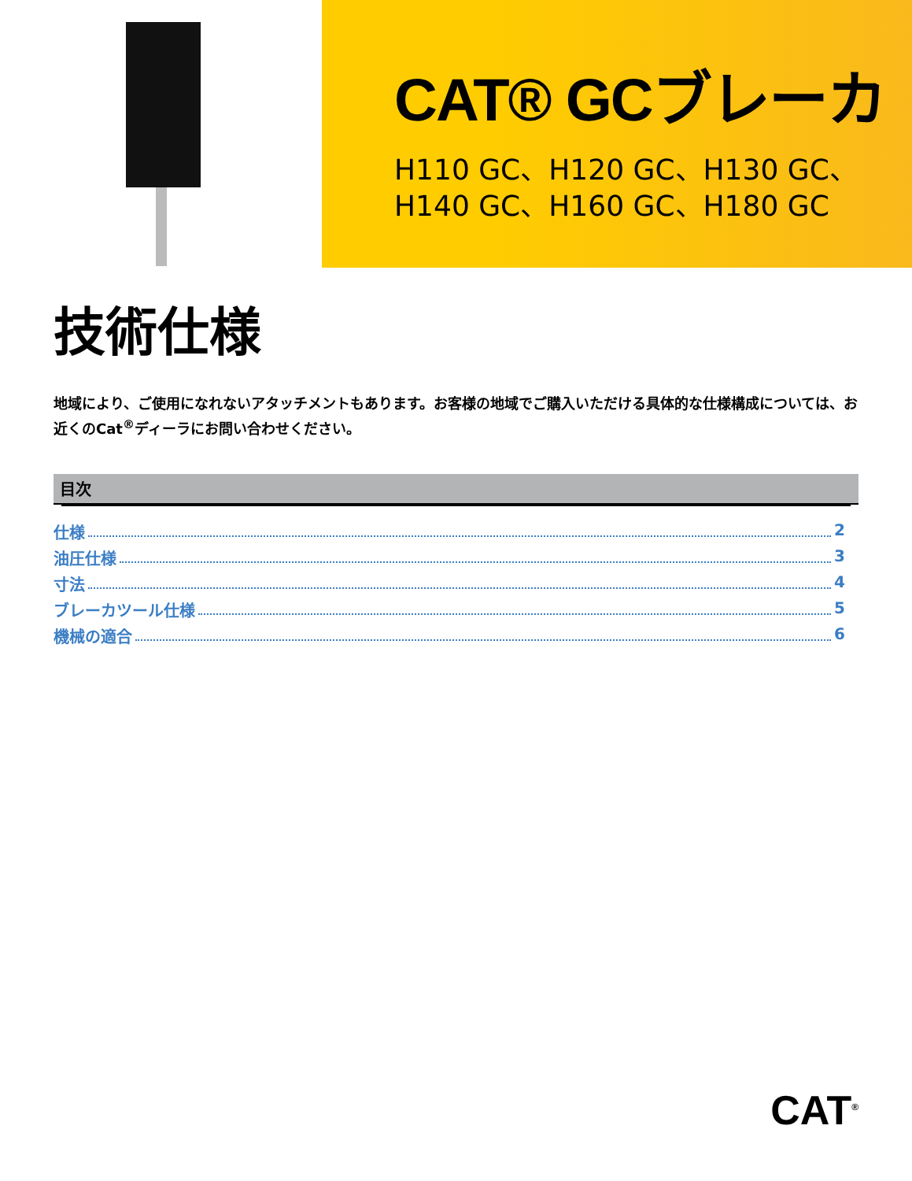CAT® GCブレーカ
H110 GC、H120 GC、H130 GC、
H140 GC、H160 GC、H180 GC
技術仕様
地域により、ご使用になれないアタッチメントもあります。お客様の地域でご購入いただける具体的な仕様構成については、お近くのCat<sup>®</sup>ディーラにお問い合わせください。
目次
仕様 2
油圧仕様 3
寸法 4
ブレーカツール仕様 5
機械の適合 6
CAT<sup>®</sup>